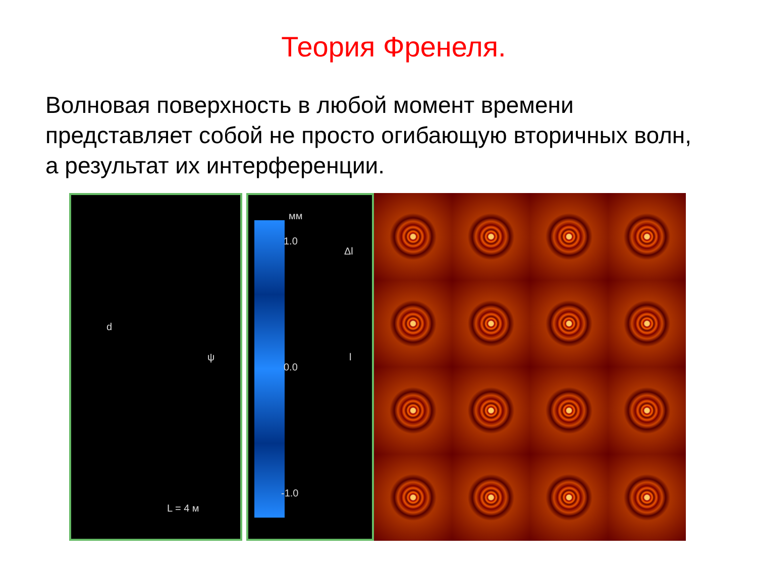Теория Френеля.
Волновая поверхность в любой момент времени представляет собой не просто огибающую вторичных волн, а результат их интерференции.
d
ψ
L = 4 м
мм
1.0
Δl
0.0
l
-1.0